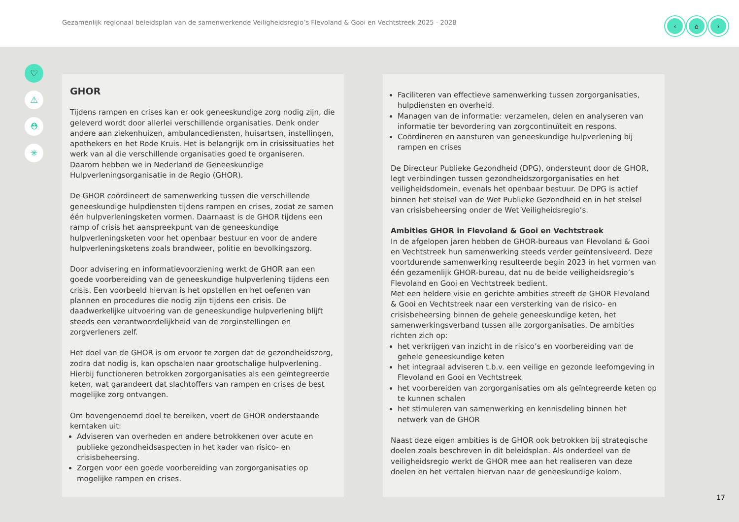Gezamenlijk regionaal beleidsplan van de samenwerkende Veiligheidsregio’s Flevoland & Gooi en Vechtstreek 2025 - 2028
‹ ⌂ ›
♡
⚠
⛑
✳
GHOR
Tijdens rampen en crises kan er ook geneeskundige zorg nodig zijn, die geleverd wordt door allerlei verschillende organisaties. Denk onder andere aan ziekenhuizen, ambulancediensten, huisartsen, instellingen, apothekers en het Rode Kruis. Het is belangrijk om in crisissituaties het werk van al die verschillende organisaties goed te organiseren. Daarom hebben we in Nederland de Geneeskundige Hulpverleningsorganisatie in de Regio (GHOR).
De GHOR coördineert de samenwerking tussen die verschillende geneeskundige hulpdiensten tijdens rampen en crises, zodat ze samen één hulpverleningsketen vormen. Daarnaast is de GHOR tijdens een ramp of crisis het aanspreekpunt van de geneeskundige hulpverleningsketen voor het openbaar bestuur en voor de andere hulpverleningsketens zoals brandweer, politie en bevolkingszorg.
Door advisering en informatievoorziening werkt de GHOR aan een goede voorbereiding van de geneeskundige hulpverlening tijdens een crisis. Een voorbeeld hiervan is het opstellen en het oefenen van plannen en procedures die nodig zijn tijdens een crisis. De daadwerkelijke uitvoering van de geneeskundige hulpverlening blijft steeds een verantwoordelijkheid van de zorginstellingen en zorgverleners zelf.
Het doel van de GHOR is om ervoor te zorgen dat de gezondheidszorg, zodra dat nodig is, kan opschalen naar grootschalige hulpverlening. Hierbij functioneren betrokken zorgorganisaties als een geïntegreerde keten, wat garandeert dat slachtoffers van rampen en crises de best mogelijke zorg ontvangen.
Om bovengenoemd doel te bereiken, voert de GHOR onderstaande kerntaken uit:
Adviseren van overheden en andere betrokkenen over acute en publieke gezondheidsaspecten in het kader van risico- en crisisbeheersing.
Zorgen voor een goede voorbereiding van zorgorganisaties op mogelijke rampen en crises.
Faciliteren van effectieve samenwerking tussen zorgorganisaties, hulpdiensten en overheid.
Managen van de informatie: verzamelen, delen en analyseren van informatie ter bevordering van zorgcontinuïteit en respons.
Coördineren en aansturen van geneeskundige hulpverlening bij rampen en crises
De Directeur Publieke Gezondheid (DPG), ondersteunt door de GHOR, legt verbindingen tussen gezondheidszorgorganisaties en het veiligheidsdomein, evenals het openbaar bestuur. De DPG is actief binnen het stelsel van de Wet Publieke Gezondheid en in het stelsel van crisisbeheersing onder de Wet Veiligheidsregio’s.
Ambities GHOR in Flevoland & Gooi en Vechtstreek
In de afgelopen jaren hebben de GHOR-bureaus van Flevoland & Gooi en Vechtstreek hun samenwerking steeds verder geïntensiveerd. Deze voortdurende samenwerking resulteerde begin 2023 in het vormen van één gezamenlijk GHOR-bureau, dat nu de beide veiligheidsregio’s Flevoland en Gooi en Vechtstreek bedient.
Met een heldere visie en gerichte ambities streeft de GHOR Flevoland & Gooi en Vechtstreek naar een versterking van de risico- en crisisbeheersing binnen de gehele geneeskundige keten, het samenwerkingsverband tussen alle zorgorganisaties. De ambities richten zich op:
het verkrijgen van inzicht in de risico’s en voorbereiding van de gehele geneeskundige keten
het integraal adviseren t.b.v. een veilige en gezonde leefomgeving in Flevoland en Gooi en Vechtstreek
het voorbereiden van zorgorganisaties om als geïntegreerde keten op te kunnen schalen
het stimuleren van samenwerking en kennisdeling binnen het netwerk van de GHOR
Naast deze eigen ambities is de GHOR ook betrokken bij strategische doelen zoals beschreven in dit beleidsplan. Als onderdeel van de veiligheidsregio werkt de GHOR mee aan het realiseren van deze doelen en het vertalen hiervan naar de geneeskundige kolom.
17